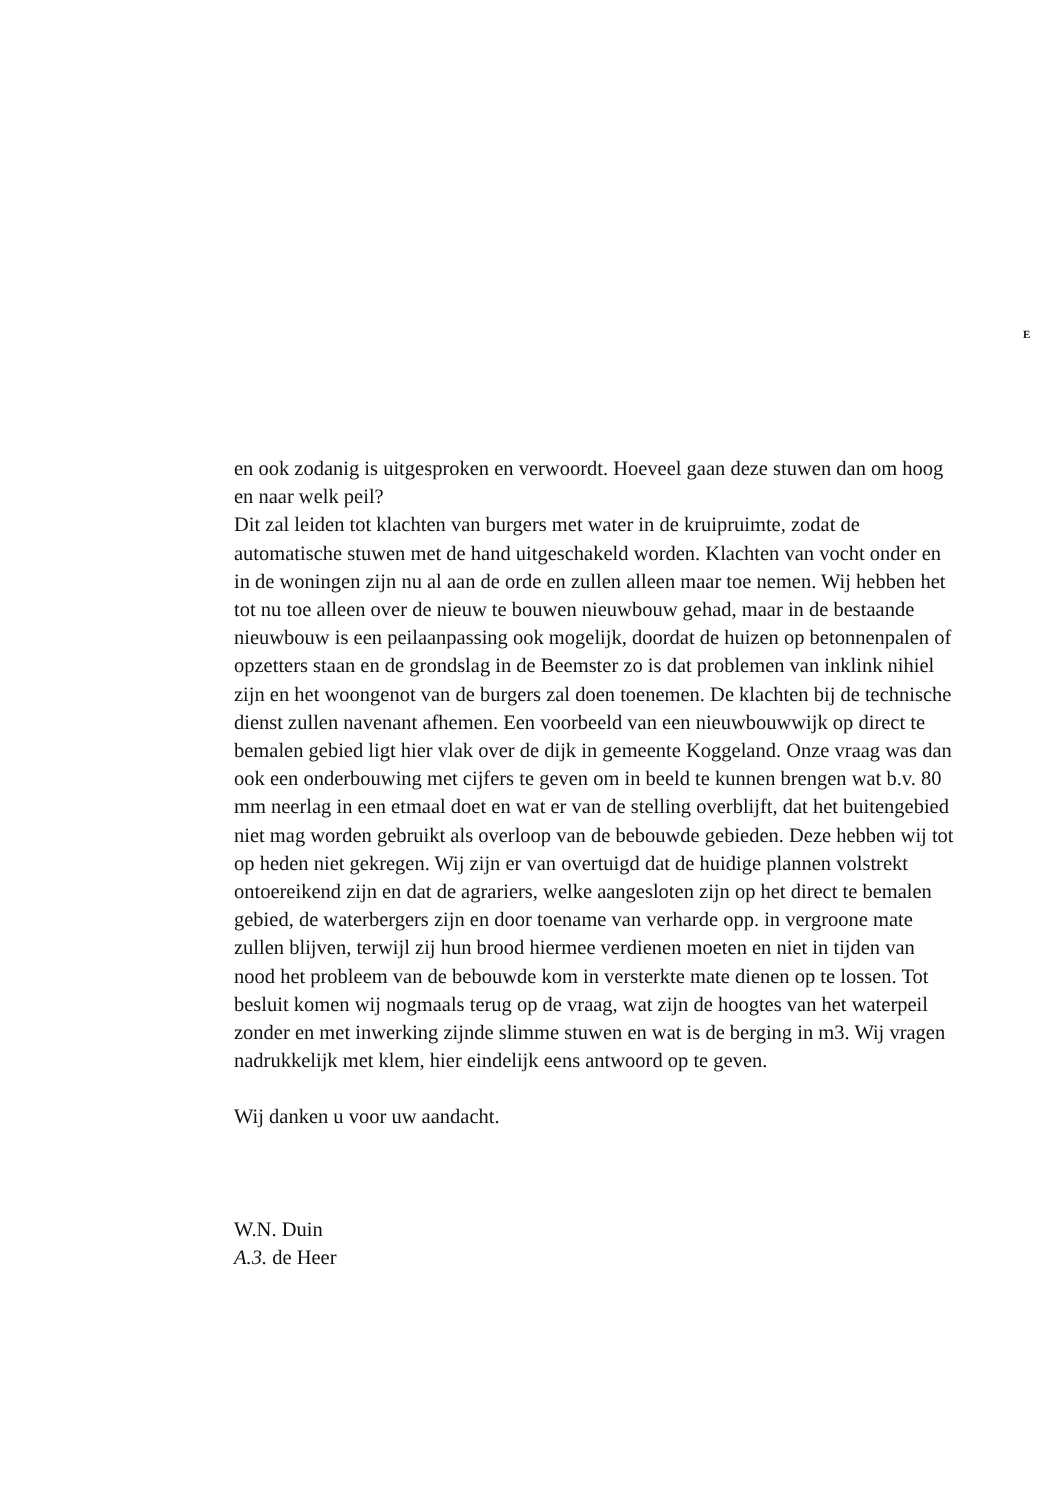E
en ook zodanig is uitgesproken en verwoordt. Hoeveel gaan deze stuwen dan om hoog en naar welk peil?
Dit zal leiden tot klachten van burgers met water in de kruipruimte, zodat de automatische stuwen met de hand uitgeschakeld worden. Klachten van vocht onder en in de woningen zijn nu al aan de orde en zullen alleen maar toe nemen. Wij hebben het tot nu toe alleen over de nieuw te bouwen nieuwbouw gehad, maar in de bestaande nieuwbouw is een peilaanpassing ook mogelijk, doordat de huizen op betonnenpalen of opzetters staan en de grondslag in de Beemster zo is dat problemen van inklink nihiel zijn en het woongenot van de burgers zal doen toenemen. De klachten bij de technische dienst zullen navenant afhemen. Een voorbeeld van een nieuwbouwwijk op direct te bemalen gebied ligt hier vlak over de dijk in gemeente Koggeland. Onze vraag was dan ook een onderbouwing met cijfers te geven om in beeld te kunnen brengen wat b.v. 80 mm neerlag in een etmaal doet en wat er van de stelling overblijft, dat het buitengebied niet mag worden gebruikt als overloop van de bebouwde gebieden. Deze hebben wij tot op heden niet gekregen. Wij zijn er van overtuigd dat de huidige plannen volstrekt ontoereikend zijn en dat de agrariers, welke aangesloten zijn op het direct te bemalen gebied, de waterbergers zijn en door toename van verharde opp. in vergroone mate zullen blijven, terwijl zij hun brood hiermee verdienen moeten en niet in tijden van nood het probleem van de bebouwde kom in versterkte mate dienen op te lossen. Tot besluit komen wij nogmaals terug op de vraag, wat zijn de hoogtes van het waterpeil zonder en met inwerking zijnde slimme stuwen en wat is de berging in m3. Wij vragen nadrukkelijk met klem, hier eindelijk eens antwoord op te geven.
Wij danken u voor uw aandacht.
W.N. Duin
A.3. de Heer